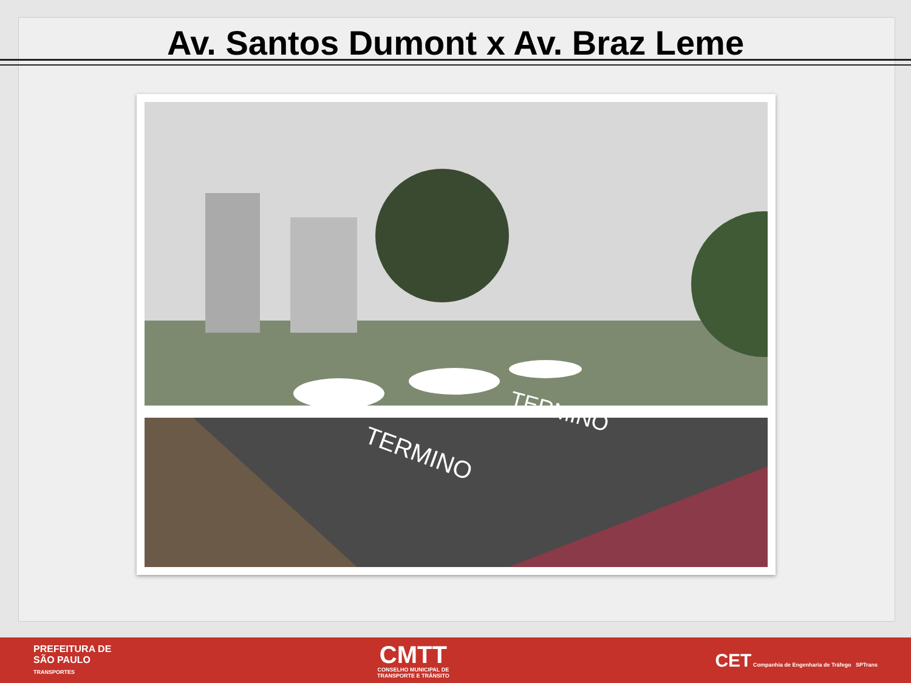Av. Santos Dumont x Av. Braz Leme
TERMINO
TERMINO
PREFEITURA DE
SÃO PAULO
TRANSPORTES
CMTT
CONSELHO MUNICIPAL DE
TRANSPORTE E TRÂNSITO
CET Companhia de Engenharia de Tráfego SPTrans